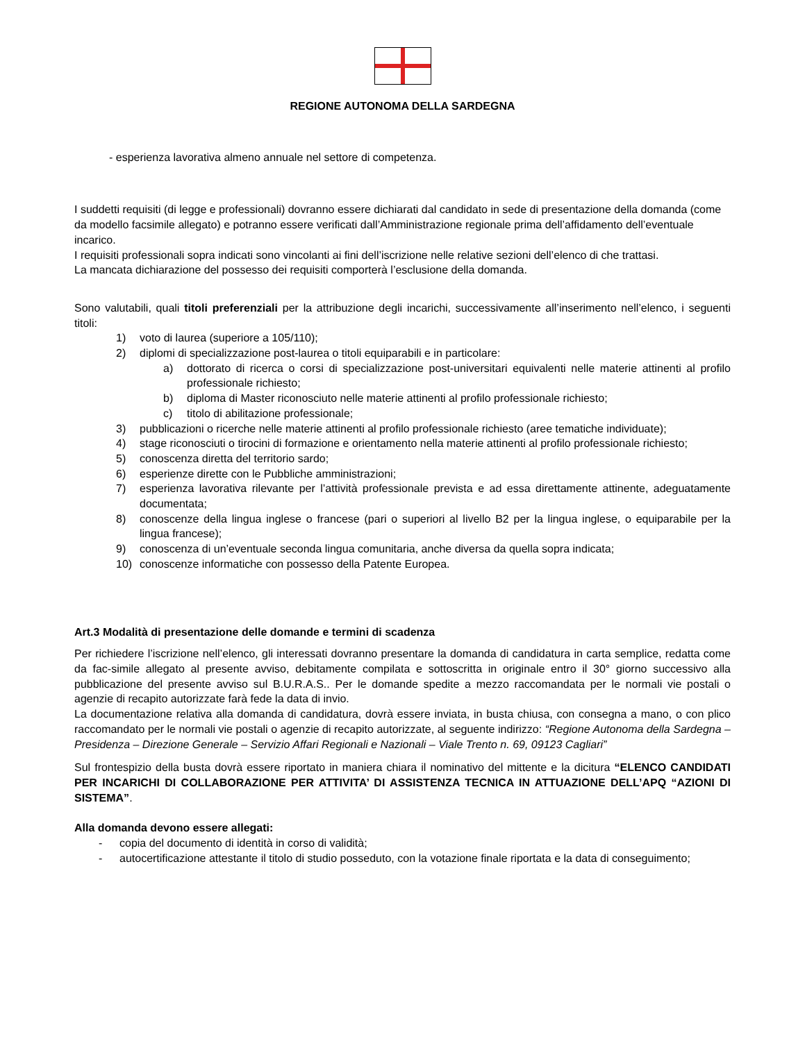REGIONE AUTONOMA DELLA SARDEGNA
- esperienza lavorativa almeno annuale nel settore di competenza.
I suddetti requisiti (di legge e professionali) dovranno essere dichiarati dal candidato in sede di presentazione della domanda (come da modello facsimile allegato) e potranno essere verificati dall’Amministrazione regionale prima dell’affidamento dell’eventuale incarico.
I requisiti professionali sopra indicati sono vincolanti ai fini dell’iscrizione nelle relative sezioni dell’elenco di che trattasi.
La mancata dichiarazione del possesso dei requisiti comporterà l’esclusione della domanda.
Sono valutabili, quali titoli preferenziali per la attribuzione degli incarichi, successivamente all’inserimento nell’elenco, i seguenti titoli:
1) voto di laurea (superiore a 105/110);
2) diplomi di specializzazione post-laurea o titoli equiparabili e in particolare:
a) dottorato di ricerca o corsi di specializzazione post-universitari equivalenti nelle materie attinenti al profilo professionale richiesto;
b) diploma di Master riconosciuto nelle materie attinenti al profilo professionale richiesto;
c) titolo di abilitazione professionale;
3) pubblicazioni o ricerche nelle materie attinenti al profilo professionale richiesto (aree tematiche individuate);
4) stage riconosciuti o tirocini di formazione e orientamento nella materie attinenti al profilo professionale richiesto;
5) conoscenza diretta del territorio sardo;
6) esperienze dirette con le Pubbliche amministrazioni;
7) esperienza lavorativa rilevante per l’attività professionale prevista e ad essa direttamente attinente, adeguatamente documentata;
8) conoscenze della lingua inglese o francese (pari o superiori al livello B2 per la lingua inglese, o equiparabile per la lingua francese);
9) conoscenza di un’eventuale seconda lingua comunitaria, anche diversa da quella sopra indicata;
10) conoscenze informatiche con possesso della Patente Europea.
Art.3 Modalità di presentazione delle domande e termini di scadenza
Per richiedere l’iscrizione nell’elenco, gli interessati dovranno presentare la domanda di candidatura in carta semplice, redatta come da fac-simile allegato al presente avviso, debitamente compilata e sottoscritta in originale entro il 30° giorno successivo alla pubblicazione del presente avviso sul B.U.R.A.S.. Per le domande spedite a mezzo raccomandata per le normali vie postali o agenzie di recapito autorizzate farà fede la data di invio.
La documentazione relativa alla domanda di candidatura, dovrà essere inviata, in busta chiusa, con consegna a mano, o con plico raccomandato per le normali vie postali o agenzie di recapito autorizzate, al seguente indirizzo: “Regione Autonoma della Sardegna – Presidenza – Direzione Generale – Servizio Affari Regionali e Nazionali – Viale Trento n. 69, 09123 Cagliari”
Sul frontespizio della busta dovrà essere riportato in maniera chiara il nominativo del mittente e la dicitura “ELENCO CANDIDATI PER INCARICHI DI COLLABORAZIONE PER ATTIVITA’ DI ASSISTENZA TECNICA IN ATTUAZIONE DELL’APQ “AZIONI DI SISTEMA”.
Alla domanda devono essere allegati:
- copia del documento di identità in corso di validità;
- autocertificazione attestante il titolo di studio posseduto, con la votazione finale riportata e la data di conseguimento;